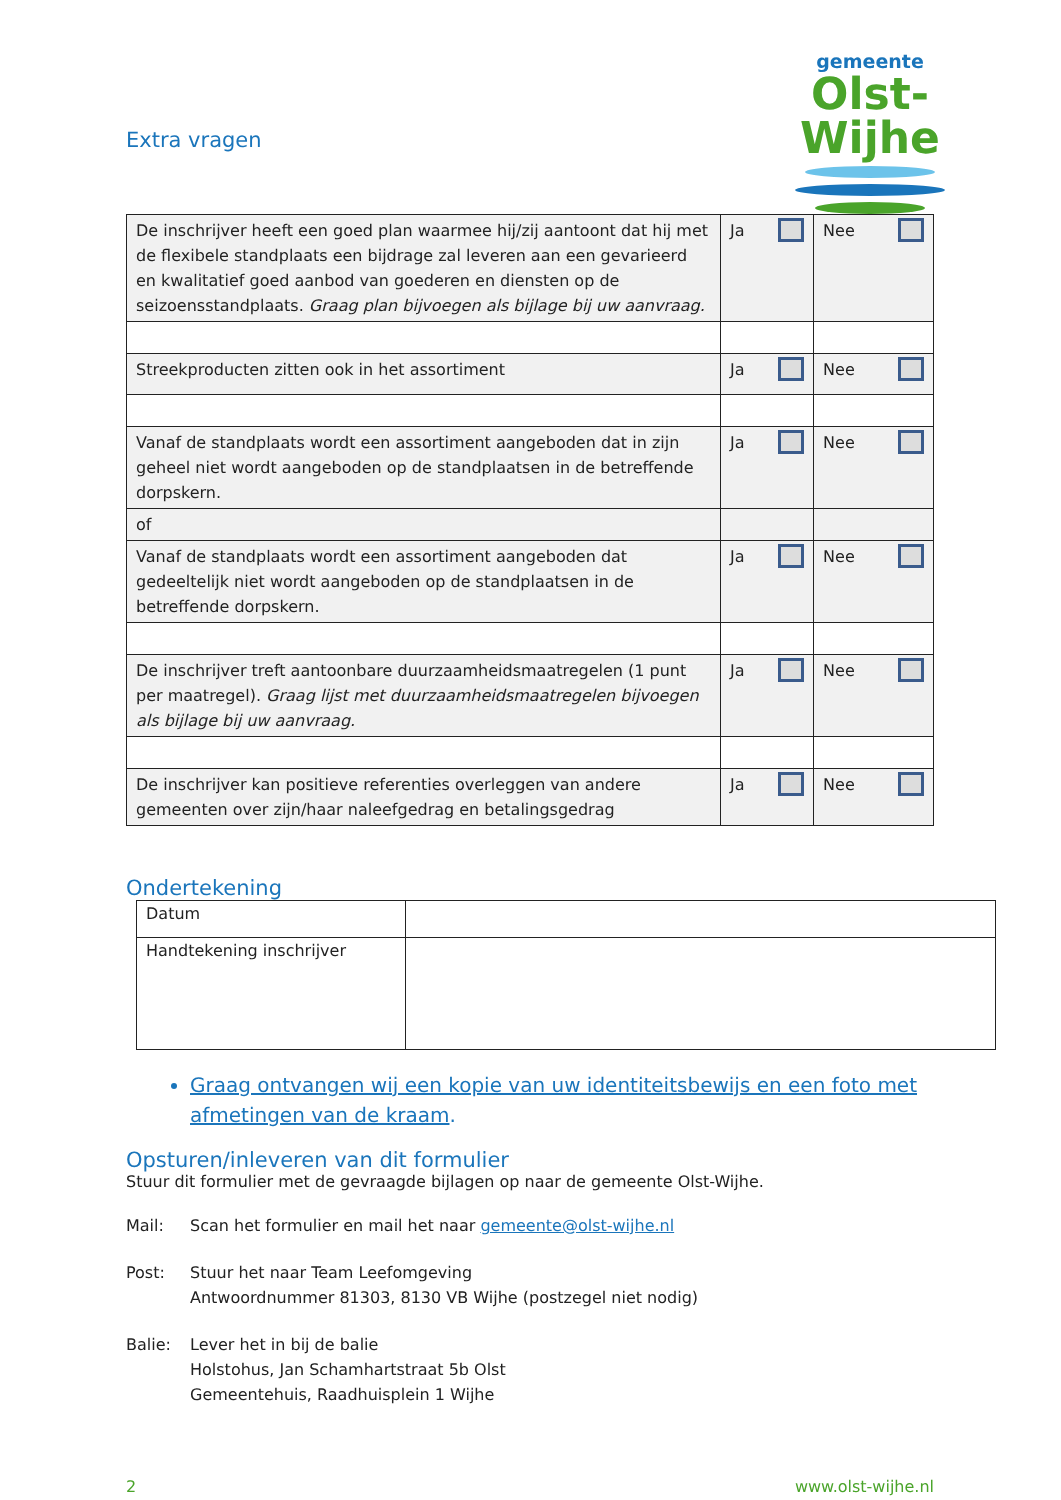gemeente
Olst-Wijhe
Extra vragen
| De inschrijver heeft een goed plan waarmee hij/zij aantoont dat hij met de flexibele standplaats een bijdrage zal leveren aan een gevarieerd en kwalitatief goed aanbod van goederen en diensten op de seizoensstandplaats. Graag plan bijvoegen als bijlage bij uw aanvraag. | Ja | Nee |
| Streekproducten zitten ook in het assortiment | Ja | Nee |
| Vanaf de standplaats wordt een assortiment aangeboden dat in zijn geheel niet wordt aangeboden op de standplaatsen in de betreffende dorpskern. | Ja | Nee |
| of | | |
| Vanaf de standplaats wordt een assortiment aangeboden dat gedeeltelijk niet wordt aangeboden op de standplaatsen in de betreffende dorpskern. | Ja | Nee |
| De inschrijver treft aantoonbare duurzaamheidsmaatregelen (1 punt per maatregel). Graag lijst met duurzaamheidsmaatregelen bijvoegen als bijlage bij uw aanvraag. | Ja | Nee |
| De inschrijver kan positieve referenties overleggen van andere gemeenten over zijn/haar naleefgedrag en betalingsgedrag | Ja | Nee |
Ondertekening
| Datum | |
| Handtekening inschrijver | |
Graag ontvangen wij een kopie van uw identiteitsbewijs en een foto met afmetingen van de kraam.
Opsturen/inleveren van dit formulier
Stuur dit formulier met de gevraagde bijlagen op naar de gemeente Olst-Wijhe.
Mail: Scan het formulier en mail het naar gemeente@olst-wijhe.nl
Post: Stuur het naar Team Leefomgeving
Antwoordnummer 81303, 8130 VB Wijhe (postzegel niet nodig)
Balie: Lever het in bij de balie
Holstohus, Jan Schamhartstraat 5b Olst
Gemeentehuis, Raadhuisplein 1 Wijhe
2 www.olst-wijhe.nl